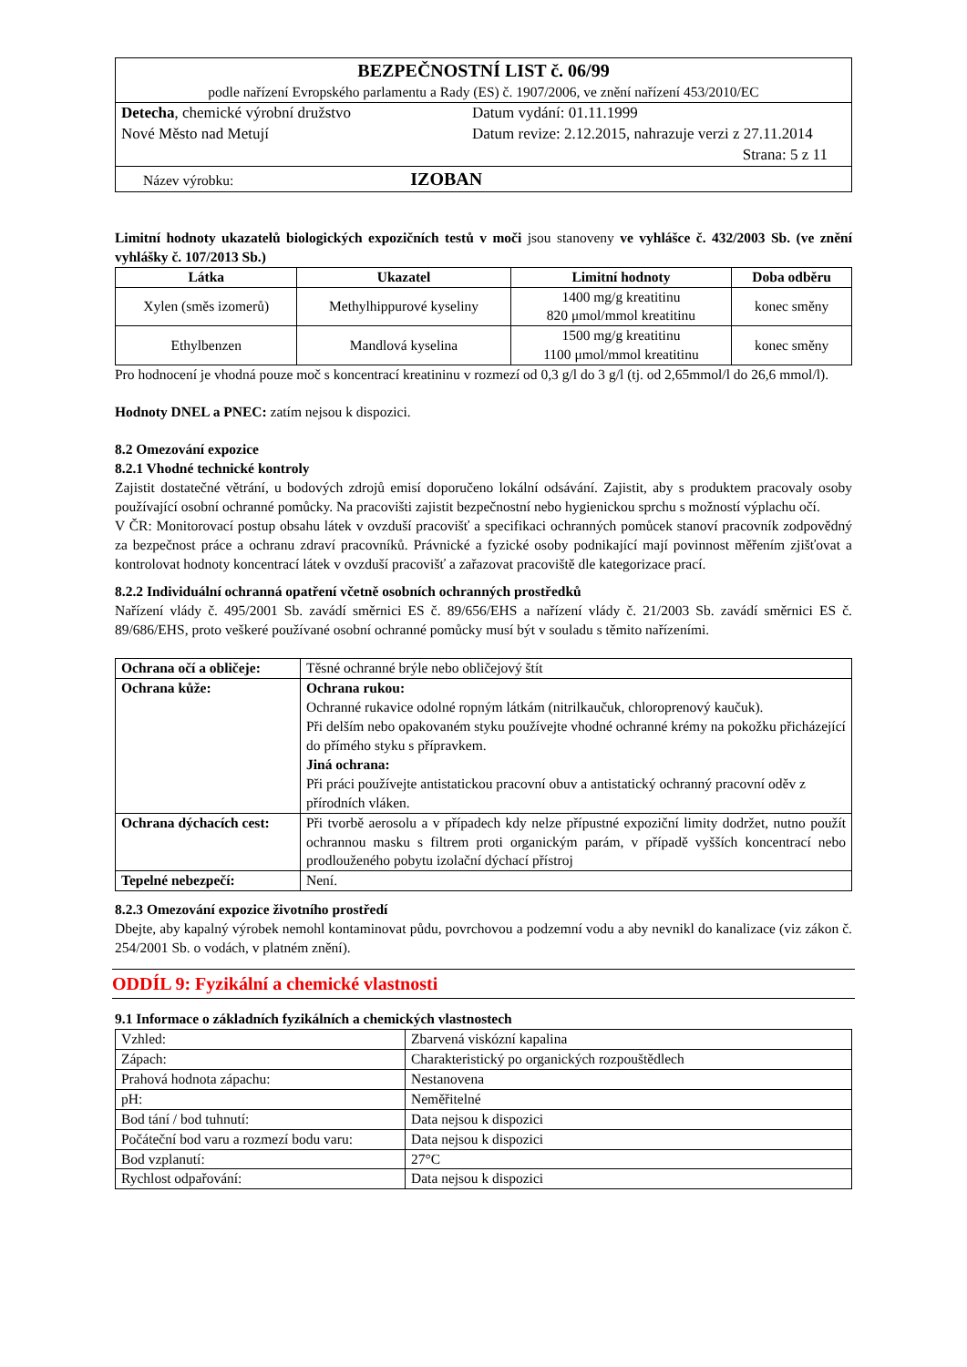| BEZPEČNOSTNÍ LIST č. 06/99 podle nařízení Evropského parlamentu a Rady (ES) č. 1907/2006, ve znění nařízení 453/2010/EC |
| Detecha , chemické výrobní družstvo Nové Město nad Metují Datum vydání: 01.11.1999 Datum revize: 2.12.2015, nahrazuje verzi z 27.11.2014 Strana: 5 z 11 |
| Název výrobku: IZOBAN |
Limitní hodnoty ukazatelů biologických expozičních testů v moči jsou stanoveny ve vyhlášce č. 432/2003 Sb. (ve znění vyhlášky č. 107/2013 Sb.)
| Látka | Ukazatel | Limitní hodnoty | Doba odběru |
| --- | --- | --- | --- |
| Xylen (směs izomerů) | Methylhippurové kyseliny | 1400 mg/g kreatitinu 820 μmol/mmol kreatitinu | konec směny |
| Ethylbenzen | Mandlová kyselina | 1500 mg/g kreatitinu 1100 μmol/mmol kreatitinu | konec směny |
Pro hodnocení je vhodná pouze moč s koncentrací kreatininu v rozmezí od 0,3 g/l do 3 g/l (tj. od 2,65mmol/l do 26,6 mmol/l).
Hodnoty DNEL a PNEC: zatím nejsou k dispozici.
8.2 Omezování expozice
8.2.1 Vhodné technické kontroly
Zajistit dostatečné větrání, u bodových zdrojů emisí doporučeno lokální odsávání. Zajistit, aby s produktem pracovaly osoby používající osobní ochranné pomůcky. Na pracovišti zajistit bezpečnostní nebo hygienickou sprchu s možností výplachu očí.
V ČR: Monitorovací postup obsahu látek v ovzduší pracovišť a specifikaci ochranných pomůcek stanoví pracovník zodpovědný za bezpečnost práce a ochranu zdraví pracovníků. Právnické a fyzické osoby podnikající mají povinnost měřením zjišťovat a kontrolovat hodnoty koncentrací látek v ovzduší pracovišť a zařazovat pracoviště dle kategorizace prací.
8.2.2 Individuální ochranná opatření včetně osobních ochranných prostředků
Nařízení vlády č. 495/2001 Sb. zavádí směrnici ES č. 89/656/EHS a nařízení vlády č. 21/2003 Sb. zavádí směrnici ES č. 89/686/EHS, proto veškeré používané osobní ochranné pomůcky musí být v souladu s těmito nařízeními.
| Ochrana očí a obličeje: | Těsné ochranné brýle nebo obličejový štít |
| Ochrana kůže: | Ochrana rukou: Ochranné rukavice odolné ropným látkám (nitrilkaučuk, chloroprenový kaučuk). Při delším nebo opakovaném styku používejte vhodné ochranné krémy na pokožku přicházející do přímého styku s přípravkem. Jiná ochrana: Při práci používejte antistatickou pracovní obuv a antistatický ochranný pracovní oděv z přírodních vláken. |
| Ochrana dýchacích cest: | Při tvorbě aerosolu a v případech kdy nelze přípustné expoziční limity dodržet, nutno použít ochrannou masku s filtrem proti organickým parám, v případě vyšších koncentrací nebo prodlouženého pobytu izolační dýchací přístroj |
| Tepelné nebezpečí: | Není. |
8.2.3 Omezování expozice životního prostředí
Dbejte, aby kapalný výrobek nemohl kontaminovat půdu, povrchovou a podzemní vodu a aby nevnikl do kanalizace (viz zákon č. 254/2001 Sb. o vodách, v platném znění).
ODDÍL 9: Fyzikální a chemické vlastnosti
9.1 Informace o základních fyzikálních a chemických vlastnostech
| Vzhled: | Zbarvená viskózní kapalina |
| Zápach: | Charakteristický po organických rozpouštědlech |
| Prahová hodnota zápachu: | Nestanovena |
| pH: | Neměřitelné |
| Bod tání / bod tuhnutí: | Data nejsou k dispozici |
| Počáteční bod varu a rozmezí bodu varu: | Data nejsou k dispozici |
| Bod vzplanutí: | 27°C |
| Rychlost odpařování: | Data nejsou k dispozici |